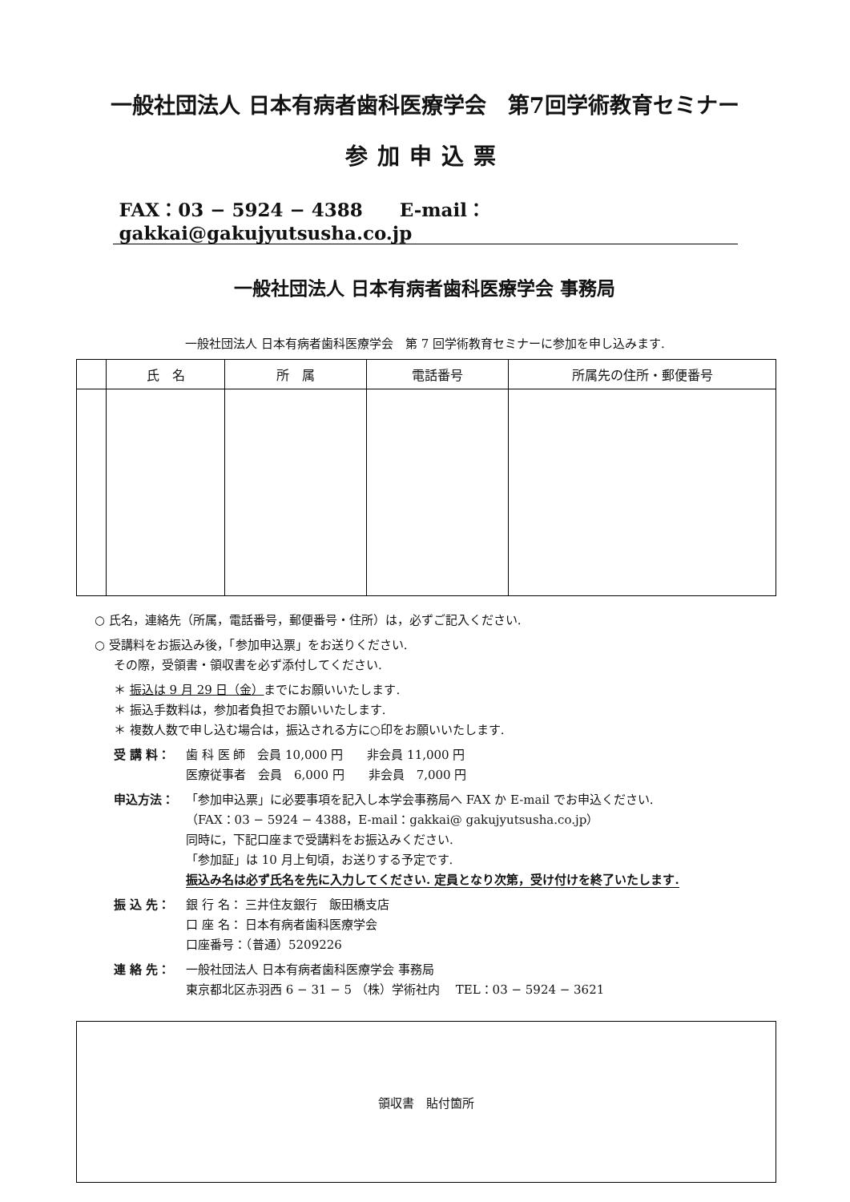一般社団法人 日本有病者歯科医療学会　第7回学術教育セミナー
参加申込票
FAX：03 − 5924 − 4388　　E-mail：gakkai@gakujyutsusha.co.jp
一般社団法人 日本有病者歯科医療学会 事務局
一般社団法人 日本有病者歯科医療学会　第 7 回学術教育セミナーに参加を申し込みます.
| | 氏 名 | 所 属 | 電話番号 | 所属先の住所・郵便番号 |
| --- | --- | --- | --- | --- |
○ 氏名，連絡先（所属，電話番号，郵便番号・住所）は，必ずご記入ください.
○ 受講料をお振込み後，「参加申込票」をお送りください.
その際，受領書・領収書を必ず添付してください.
＊ 振込は 9 月 29 日（金）までにお願いいたします.
＊ 振込手数料は，参加者負担でお願いいたします.
＊ 複数人数で申し込む場合は，振込される方に○印をお願いいたします.
受 講 料： 歯 科 医 師　会員 10,000 円　　非会員 11,000 円
医療従事者　会員　6,000 円　　非会員　7,000 円
申込方法： 「参加申込票」に必要事項を記入し本学会事務局へ FAX か E-mail でお申込ください.
（FAX：03 − 5924 − 4388，E-mail：gakkai@ gakujyutsusha.co.jp）
同時に，下記口座まで受講料をお振込みください.
「参加証」は 10 月上旬頃，お送りする予定です.
振込み名は必ず氏名を先に入力してください. 定員となり次第，受け付けを終了いたします.
振 込 先： 銀 行 名： 三井住友銀行　飯田橋支店
口 座 名： 日本有病者歯科医療学会
口座番号：（普通）5209226
連 絡 先： 一般社団法人 日本有病者歯科医療学会 事務局
東京都北区赤羽西 6 − 31 − 5 （株）学術社内　 TEL：03 − 5924 − 3621
領収書　貼付箇所